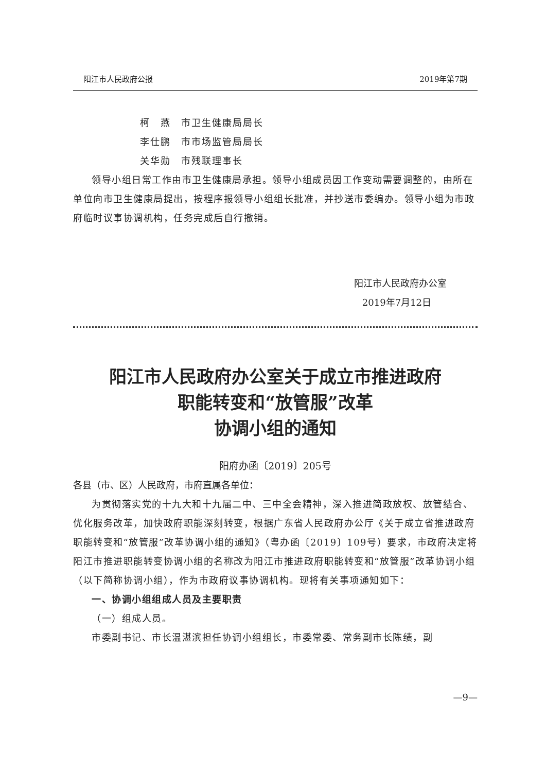阳江市人民政府公报 2019年第7期
柯　燕　市卫生健康局局长
李仕鹏　市市场监管局局长
关华勋　市残联理事长
领导小组日常工作由市卫生健康局承担。领导小组成员因工作变动需要调整的，由所在单位向市卫生健康局提出，按程序报领导小组组长批准，并抄送市委编办。领导小组为市政府临时议事协调机构，任务完成后自行撤销。
阳江市人民政府办公室
2019年7月12日
阳江市人民政府办公室关于成立市推进政府
职能转变和“放管服”改革
协调小组的通知
阳府办函〔2019〕205号
各县（市、区）人民政府，市府直属各单位：
为贯彻落实党的十九大和十九届二中、三中全会精神，深入推进简政放权、放管结合、优化服务改革，加快政府职能深刻转变，根据广东省人民政府办公厅《关于成立省推进政府职能转变和“放管服”改革协调小组的通知》（粤办函〔2019〕109号）要求，市政府决定将阳江市推进职能转变协调小组的名称改为阳江市推进政府职能转变和“放管服”改革协调小组（以下简称协调小组），作为市政府议事协调机构。现将有关事项通知如下：
一、协调小组组成人员及主要职责
（一）组成人员。
市委副书记、市长温湛滨担任协调小组组长，市委常委、常务副市长陈绩，副
—9—